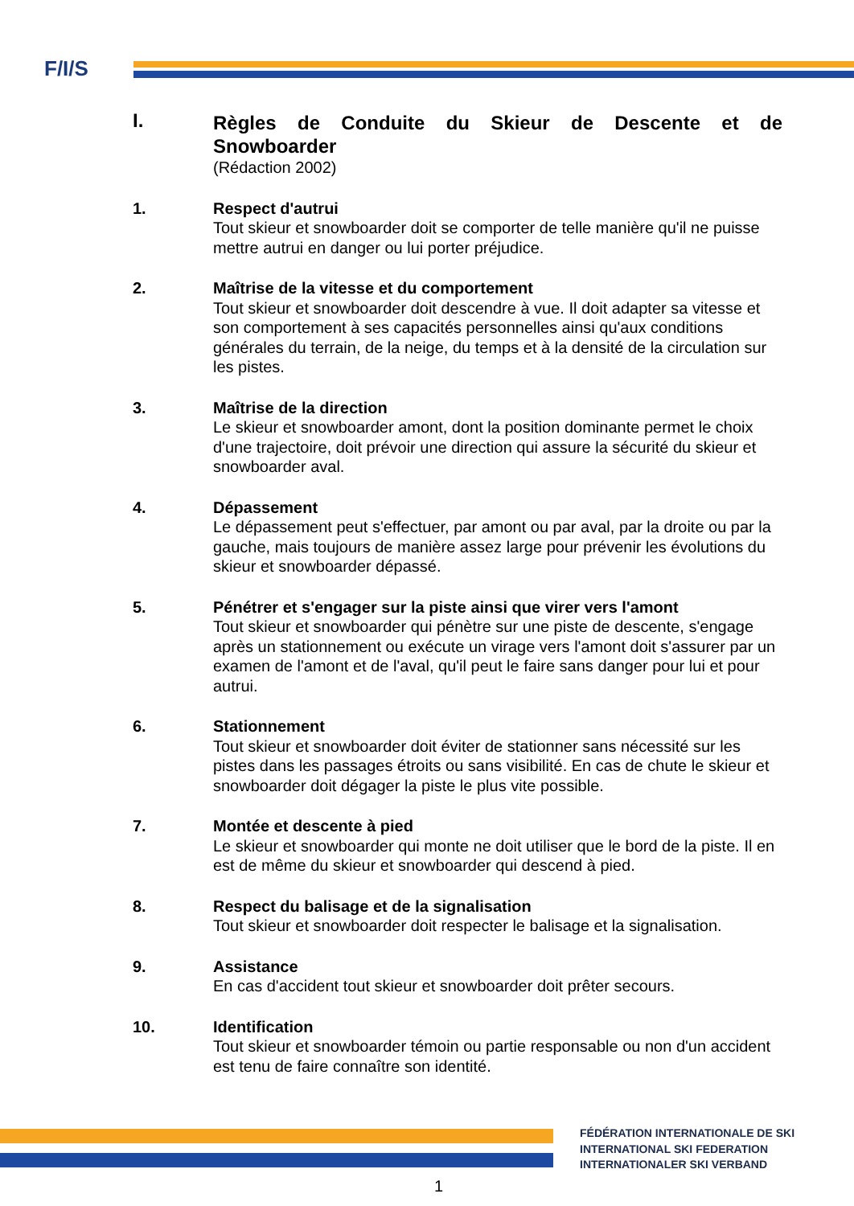F/I/S
I.
Règles de Conduite du Skieur de Descente et de Snowboarder
(Rédaction 2002)
1. Respect d'autrui
Tout skieur et snowboarder doit se comporter de telle manière qu'il ne puisse mettre autrui en danger ou lui porter préjudice.
2. Maîtrise de la vitesse et du comportement
Tout skieur et snowboarder doit descendre à vue. Il doit adapter sa vitesse et son comportement à ses capacités personnelles ainsi qu'aux conditions générales du terrain, de la neige, du temps et à la densité de la circulation sur les pistes.
3. Maîtrise de la direction
Le skieur et snowboarder amont, dont la position dominante permet le choix d'une trajectoire, doit prévoir une direction qui assure la sécurité du skieur et snowboarder aval.
4. Dépassement
Le dépassement peut s'effectuer, par amont ou par aval, par la droite ou par la gauche, mais toujours de manière assez large pour prévenir les évolutions du skieur et snowboarder dépassé.
5. Pénétrer et s'engager sur la piste ainsi que virer vers l'amont
Tout skieur et snowboarder qui pénètre sur une piste de descente, s'engage après un stationnement ou exécute un virage vers l'amont doit s'assurer par un examen de l'amont et de l'aval, qu'il peut le faire sans danger pour lui et pour autrui.
6. Stationnement
Tout skieur et snowboarder doit éviter de stationner sans nécessité sur les pistes dans les passages étroits ou sans visibilité. En cas de chute le skieur et snowboarder doit dégager la piste le plus vite possible.
7. Montée et descente à pied
Le skieur et snowboarder qui monte ne doit utiliser que le bord de la piste. Il en est de même du skieur et snowboarder qui descend à pied.
8. Respect du balisage et de la signalisation
Tout skieur et snowboarder doit respecter le balisage et la signalisation.
9. Assistance
En cas d'accident tout skieur et snowboarder doit prêter secours.
10. Identification
Tout skieur et snowboarder témoin ou partie responsable ou non d'un accident est tenu de faire connaître son identité.
FÉDÉRATION INTERNATIONALE DE SKI
INTERNATIONAL SKI FEDERATION
INTERNATIONALER SKI VERBAND
1